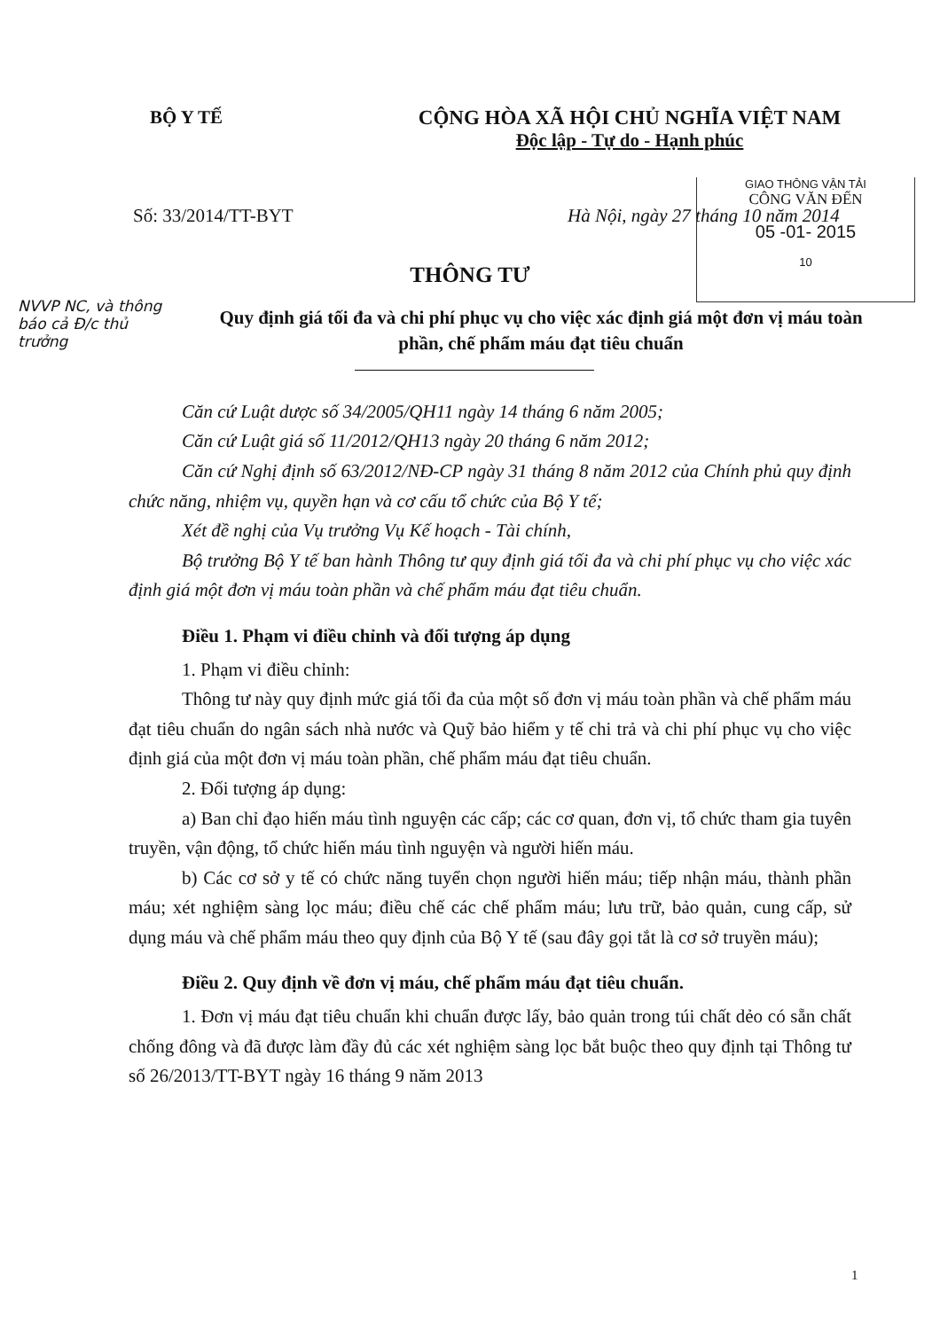BỘ Y TẾ CỘNG HÒA XÃ HỘI CHỦ NGHĨA VIỆT NAM
Độc lập - Tự do - Hạnh phúc
Số: 33/2014/TT-BYT Hà Nội, ngày 27 tháng 10 năm 2014
GIAO THÔNG VẬN TẢI
CÔNG VĂN ĐẾN
05 -01- 2015
10
NVVP NC, và thông báo cả Đ/c thủ trưởng
THÔNG TƯ
Quy định giá tối đa và chi phí phục vụ cho việc xác định giá một đơn vị máu toàn phần, chế phẩm máu đạt tiêu chuẩn
Căn cứ Luật dược số 34/2005/QH11 ngày 14 tháng 6 năm 2005;
Căn cứ Luật giá số 11/2012/QH13 ngày 20 tháng 6 năm 2012;
Căn cứ Nghị định số 63/2012/NĐ-CP ngày 31 tháng 8 năm 2012 của Chính phủ quy định chức năng, nhiệm vụ, quyền hạn và cơ cấu tổ chức của Bộ Y tế;
Xét đề nghị của Vụ trưởng Vụ Kế hoạch - Tài chính,
Bộ trưởng Bộ Y tế ban hành Thông tư quy định giá tối đa và chi phí phục vụ cho việc xác định giá một đơn vị máu toàn phần và chế phẩm máu đạt tiêu chuẩn.
Điều 1. Phạm vi điều chỉnh và đối tượng áp dụng
1. Phạm vi điều chỉnh:
Thông tư này quy định mức giá tối đa của một số đơn vị máu toàn phần và chế phẩm máu đạt tiêu chuẩn do ngân sách nhà nước và Quỹ bảo hiểm y tế chi trả và chi phí phục vụ cho việc định giá của một đơn vị máu toàn phần, chế phẩm máu đạt tiêu chuẩn.
2. Đối tượng áp dụng:
a) Ban chỉ đạo hiến máu tình nguyện các cấp; các cơ quan, đơn vị, tổ chức tham gia tuyên truyền, vận động, tổ chức hiến máu tình nguyện và người hiến máu.
b) Các cơ sở y tế có chức năng tuyển chọn người hiến máu; tiếp nhận máu, thành phần máu; xét nghiệm sàng lọc máu; điều chế các chế phẩm máu; lưu trữ, bảo quản, cung cấp, sử dụng máu và chế phẩm máu theo quy định của Bộ Y tế (sau đây gọi tắt là cơ sở truyền máu);
Điều 2. Quy định về đơn vị máu, chế phẩm máu đạt tiêu chuẩn.
1. Đơn vị máu đạt tiêu chuẩn khi chuẩn được lấy, bảo quản trong túi chất dẻo có sẵn chất chống đông và đã được làm đầy đủ các xét nghiệm sàng lọc bắt buộc theo quy định tại Thông tư số 26/2013/TT-BYT ngày 16 tháng 9 năm 2013
1